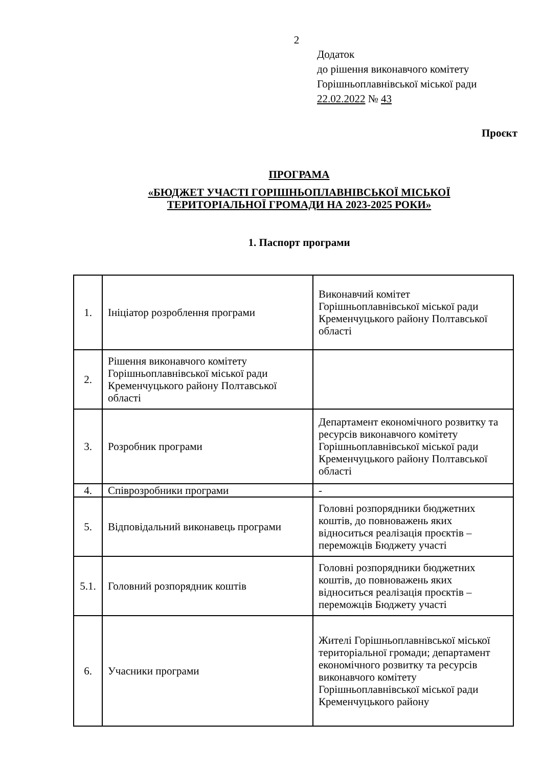2
Додаток
до рішення виконавчого комітету
Горішньоплавнівської міської ради
22.02.2022 № 43
Проєкт
ПРОГРАМА
«БЮДЖЕТ УЧАСТІ ГОРІШНЬОПЛАВНІВСЬКОЇ МІСЬКОЇ
ТЕРИТОРІАЛЬНОЇ ГРОМАДИ НА 2023-2025 РОКИ»
1. Паспорт програми
| 1. | Ініціатор розроблення програми | Виконавчий комітет Горішньоплавнівської міської ради Кременчуцького району Полтавської області |
| 2. | Рішення виконавчого комітету Горішньоплавнівської міської ради Кременчуцького району Полтавської області | |
| 3. | Розробник програми | Департамент економічного розвитку та ресурсів виконавчого комітету Горішньоплавнівської міської ради Кременчуцького району Полтавської області |
| 4. | Співрозробники програми | - |
| 5. | Відповідальний виконавець програми | Головні розпорядники бюджетних коштів, до повноважень яких відноситься реалізація проєктів – переможців Бюджету участі |
| 5.1. | Головний розпорядник коштів | Головні розпорядники бюджетних коштів, до повноважень яких відноситься реалізація проєктів – переможців Бюджету участі |
| 6. | Учасники програми | Жителі Горішньоплавнівської міської територіальної громади; департамент економічного розвитку та ресурсів виконавчого комітету Горішньоплавнівської міської ради Кременчуцького району |